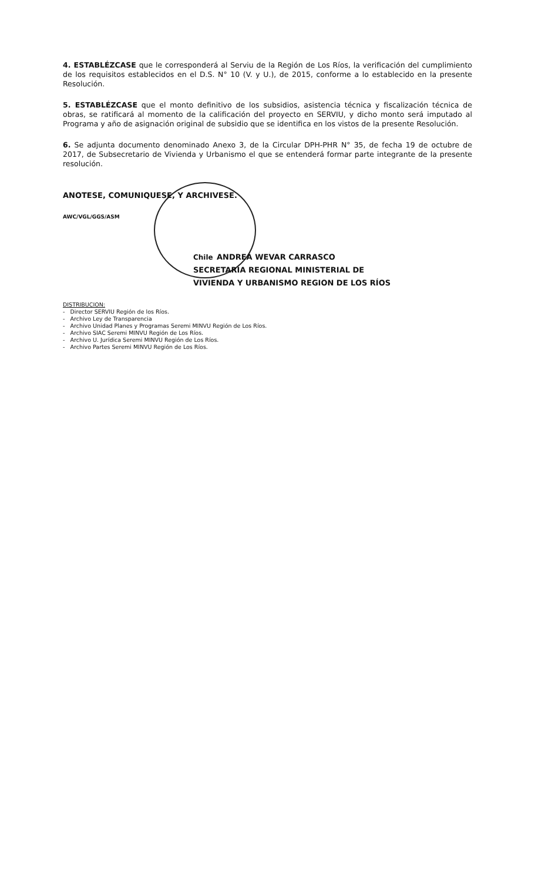4. ESTABLÉZCASE que le corresponderá al Serviu de la Región de Los Ríos, la verificación del cumplimiento de los requisitos establecidos en el D.S. N° 10 (V. y U.), de 2015, conforme a lo establecido en la presente Resolución.
5. ESTABLÉZCASE que el monto definitivo de los subsidios, asistencia técnica y fiscalización técnica de obras, se ratificará al momento de la calificación del proyecto en SERVIU, y dicho monto será imputado al Programa y año de asignación original de subsidio que se identifica en los vistos de la presente Resolución.
6. Se adjunta documento denominado Anexo 3, de la Circular DPH-PHR N° 35, de fecha 19 de octubre de 2017, de Subsecretario de Vivienda y Urbanismo el que se entenderá formar parte integrante de la presente resolución.
ANOTESE, COMUNIQUESE, Y ARCHIVESE.
AWC/VGL/GGS/ASM
Chile
ANDREA WEVAR CARRASCO
SECRETARIA REGIONAL MINISTERIAL DE
VIVIENDA Y URBANISMO REGION DE LOS RÍOS
DISTRIBUCION:
- Director SERVIU Región de los Ríos.
- Archivo Ley de Transparencia
- Archivo Unidad Planes y Programas Seremi MINVU Región de Los Ríos.
- Archivo SIAC Seremi MINVU Región de Los Ríos.
- Archivo U. Jurídica Seremi MINVU Región de Los Ríos.
- Archivo Partes Seremi MINVU Región de Los Ríos.